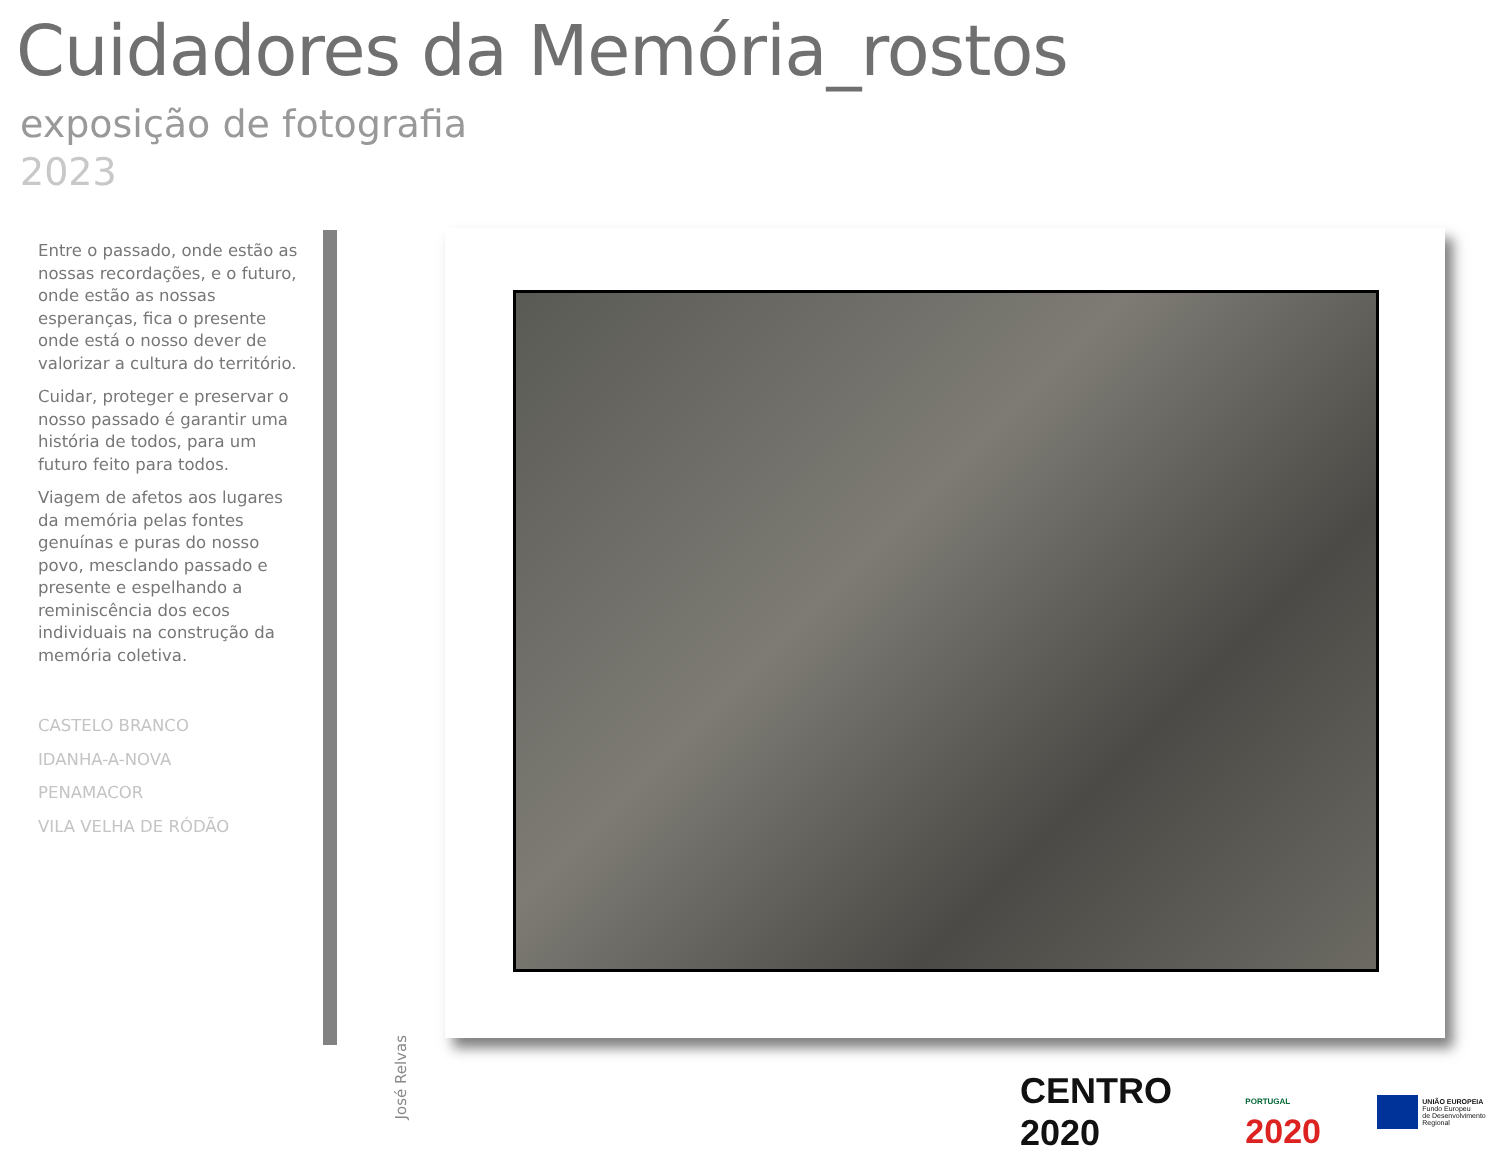Cuidadores da Memória_rostos
exposição de fotografia
2023
Entre o passado, onde estão as nossas recordações, e o futuro, onde estão as nossas esperanças, fica o presente onde está o nosso dever de valorizar a cultura do território.
Cuidar, proteger e preservar o nosso passado é garantir uma história de todos, para um futuro feito para todos.
Viagem de afetos aos lugares da memória pelas fontes genuínas e puras do nosso povo, mesclando passado e presente e espelhando a reminiscência dos ecos individuais na construção da memória coletiva.
CASTELO BRANCO
IDANHA-A-NOVA
PENAMACOR
VILA VELHA DE RÓDÃO
José Relvas
CENTRO 2020
PORTUGAL 2020
UNIÃO EUROPEIA
Fundo Europeu
de Desenvolvimento Regional